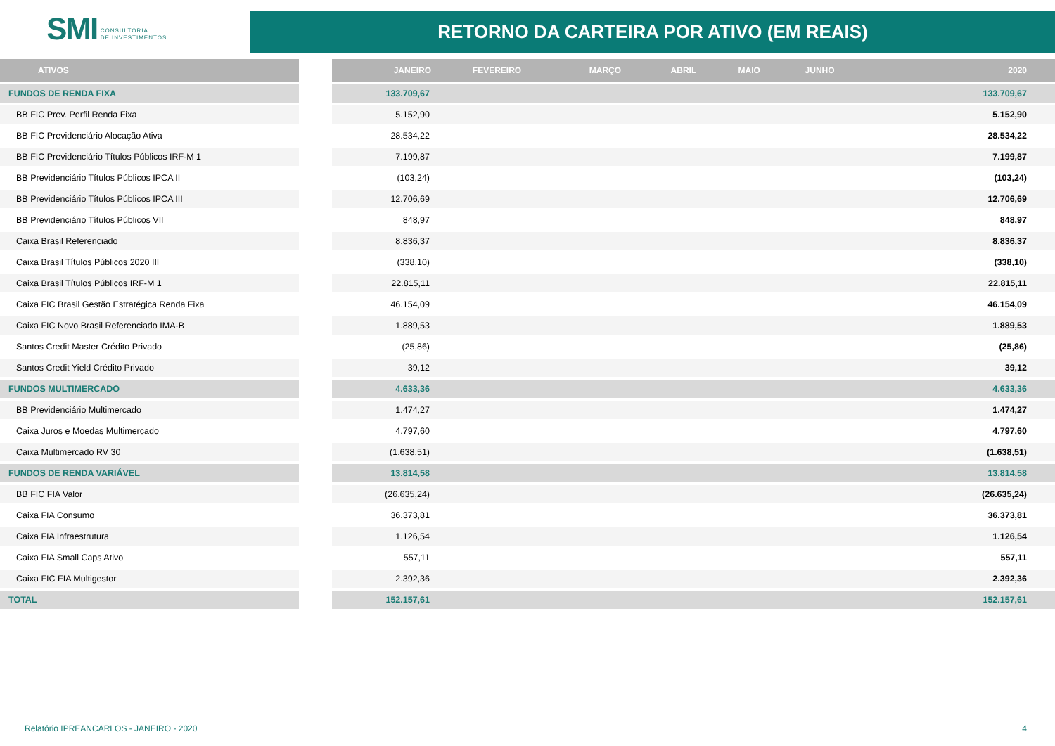SMI CONSULTORIA
DE INVESTIMENTOS
RETORNO DA CARTEIRA POR ATIVO (EM REAIS)
| ATIVOS | | JANEIRO | FEVEREIRO | MARÇO | ABRIL | MAIO | JUNHO | 2020 |
| --- | --- | --- | --- | --- | --- | --- | --- | --- |
| FUNDOS DE RENDA FIXA | | 133.709,67 | | | | | | 133.709,67 |
| BB FIC Prev. Perfil Renda Fixa | | 5.152,90 | | | | | | 5.152,90 |
| BB FIC Previdenciário Alocação Ativa | | 28.534,22 | | | | | | 28.534,22 |
| BB FIC Previdenciário Títulos Públicos IRF-M 1 | | 7.199,87 | | | | | | 7.199,87 |
| BB Previdenciário Títulos Públicos IPCA II | | (103,24) | | | | | | (103,24) |
| BB Previdenciário Títulos Públicos IPCA III | | 12.706,69 | | | | | | 12.706,69 |
| BB Previdenciário Títulos Públicos VII | | 848,97 | | | | | | 848,97 |
| Caixa Brasil Referenciado | | 8.836,37 | | | | | | 8.836,37 |
| Caixa Brasil Títulos Públicos 2020 III | | (338,10) | | | | | | (338,10) |
| Caixa Brasil Títulos Públicos IRF-M 1 | | 22.815,11 | | | | | | 22.815,11 |
| Caixa FIC Brasil Gestão Estratégica Renda Fixa | | 46.154,09 | | | | | | 46.154,09 |
| Caixa FIC Novo Brasil Referenciado IMA-B | | 1.889,53 | | | | | | 1.889,53 |
| Santos Credit Master Crédito Privado | | (25,86) | | | | | | (25,86) |
| Santos Credit Yield Crédito Privado | | 39,12 | | | | | | 39,12 |
| FUNDOS MULTIMERCADO | | 4.633,36 | | | | | | 4.633,36 |
| BB Previdenciário Multimercado | | 1.474,27 | | | | | | 1.474,27 |
| Caixa Juros e Moedas Multimercado | | 4.797,60 | | | | | | 4.797,60 |
| Caixa Multimercado RV 30 | | (1.638,51) | | | | | | (1.638,51) |
| FUNDOS DE RENDA VARIÁVEL | | 13.814,58 | | | | | | 13.814,58 |
| BB FIC FIA Valor | | (26.635,24) | | | | | | (26.635,24) |
| Caixa FIA Consumo | | 36.373,81 | | | | | | 36.373,81 |
| Caixa FIA Infraestrutura | | 1.126,54 | | | | | | 1.126,54 |
| Caixa FIA Small Caps Ativo | | 557,11 | | | | | | 557,11 |
| Caixa FIC FIA Multigestor | | 2.392,36 | | | | | | 2.392,36 |
| TOTAL | | 152.157,61 | | | | | | 152.157,61 |
Relatório IPREANCARLOS - JANEIRO - 2020 4